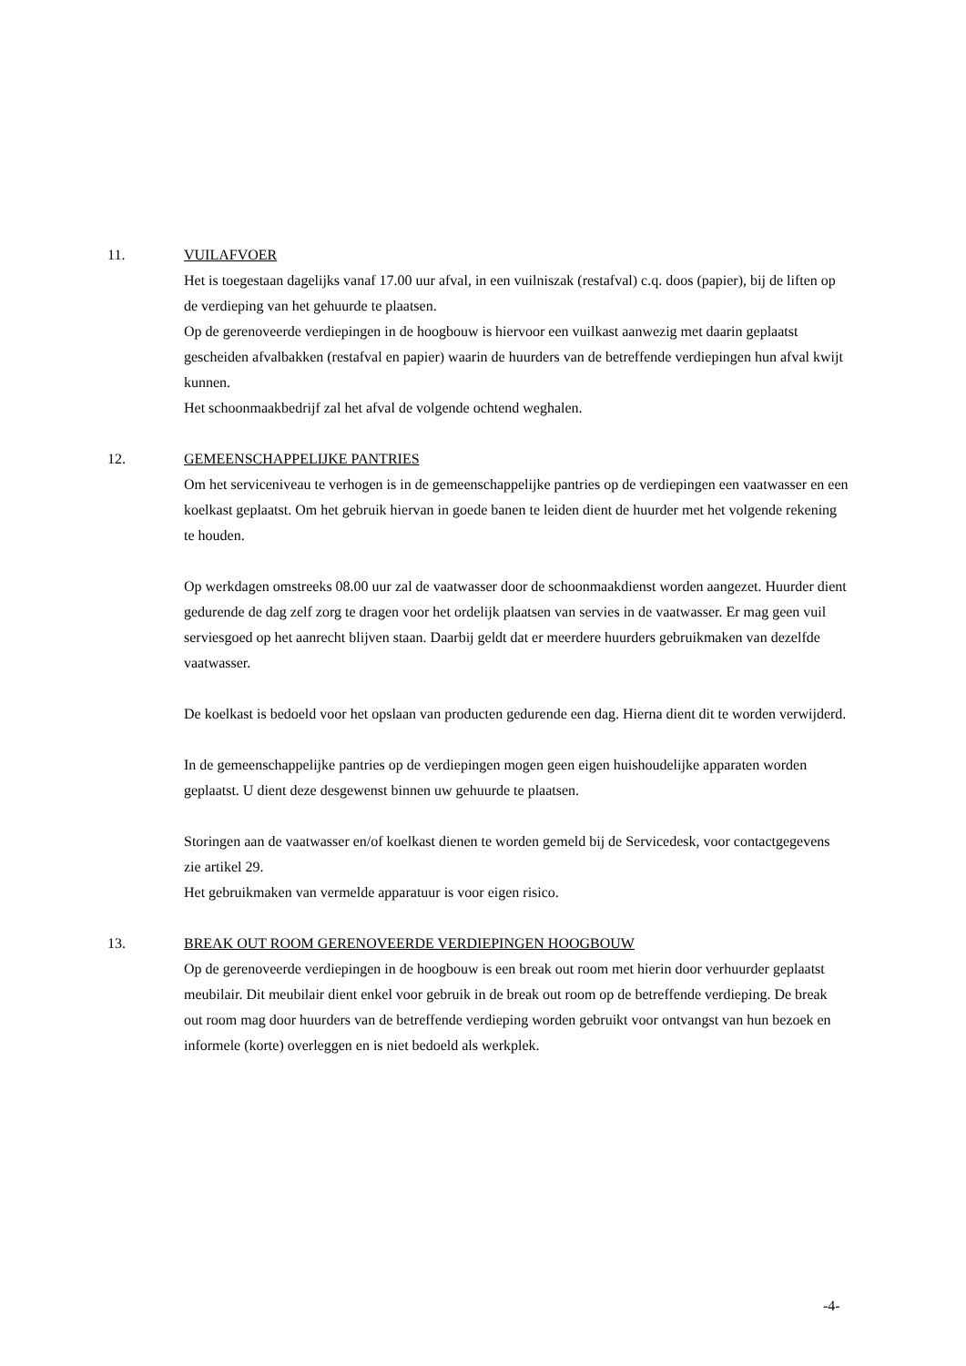11. VUILAFVOER
Het is toegestaan dagelijks vanaf 17.00 uur afval, in een vuilniszak (restafval) c.q. doos (papier), bij de liften op de verdieping van het gehuurde te plaatsen.
Op de gerenoveerde verdiepingen in de hoogbouw is hiervoor een vuilkast aanwezig met daarin geplaatst gescheiden afvalbakken (restafval en papier) waarin de huurders van de betreffende verdiepingen hun afval kwijt kunnen.
Het schoonmaakbedrijf zal het afval de volgende ochtend weghalen.
12. GEMEENSCHAPPELIJKE PANTRIES
Om het serviceniveau te verhogen is in de gemeenschappelijke pantries op de verdiepingen een vaatwasser en een koelkast geplaatst. Om het gebruik hiervan in goede banen te leiden dient de huurder met het volgende rekening te houden.
Op werkdagen omstreeks 08.00 uur zal de vaatwasser door de schoonmaakdienst worden aangezet. Huurder dient gedurende de dag zelf zorg te dragen voor het ordelijk plaatsen van servies in de vaatwasser. Er mag geen vuil serviesgoed op het aanrecht blijven staan. Daarbij geldt dat er meerdere huurders gebruikmaken van dezelfde vaatwasser.
De koelkast is bedoeld voor het opslaan van producten gedurende een dag. Hierna dient dit te worden verwijderd.
In de gemeenschappelijke pantries op de verdiepingen mogen geen eigen huishoudelijke apparaten worden geplaatst. U dient deze desgewenst binnen uw gehuurde te plaatsen.
Storingen aan de vaatwasser en/of koelkast dienen te worden gemeld bij de Servicedesk, voor contactgegevens zie artikel 29.
Het gebruikmaken van vermelde apparatuur is voor eigen risico.
13. BREAK OUT ROOM GERENOVEERDE VERDIEPINGEN HOOGBOUW
Op de gerenoveerde verdiepingen in de hoogbouw is een break out room met hierin door verhuurder geplaatst meubilair. Dit meubilair dient enkel voor gebruik in de break out room op de betreffende verdieping. De break out room mag door huurders van de betreffende verdieping worden gebruikt voor ontvangst van hun bezoek en informele (korte) overleggen en is niet bedoeld als werkplek.
-4-